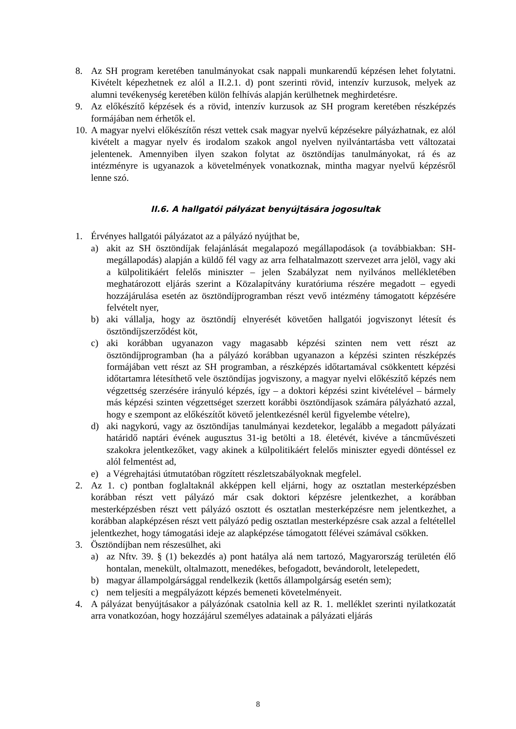8. Az SH program keretében tanulmányokat csak nappali munkarendű képzésen lehet folytatni. Kivételt képezhetnek ez alól a II.2.1. d) pont szerinti rövid, intenzív kurzusok, melyek az alumni tevékenység keretében külön felhívás alapján kerülhetnek meghirdetésre.
9. Az előkészítő képzések és a rövid, intenzív kurzusok az SH program keretében részképzés formájában nem érhetők el.
10.
A magyar nyelvi előkészítőn részt vettek csak magyar nyelvű képzésekre pályázhatnak, ez alól kivételt a magyar nyelv és irodalom szakok angol nyelven nyilvántartásba vett változatai jelentenek. Amennyiben ilyen szakon folytat az ösztöndíjas tanulmányokat, rá és az intézményre is ugyanazok a követelmények vonatkoznak, mintha magyar nyelvű képzésről lenne szó.
II.6. A hallgatói pályázat benyújtására jogosultak
1. Érvényes hallgatói pályázatot az a pályázó nyújthat be,
a) akit az SH ösztöndíjak felajánlását megalapozó megállapodások (a továbbiakban: SH-megállapodás) alapján a küldő fél vagy az arra felhatalmazott szervezet arra jelöl, vagy aki a külpolitikáért felelős miniszter – jelen Szabályzat nem nyilvános mellékletében meghatározott eljárás szerint a Közalapítvány kuratóriuma részére megadott – egyedi hozzájárulása esetén az ösztöndíjprogramban részt vevő intézmény támogatott képzésére felvételt nyer,
b) aki vállalja, hogy az ösztöndíj elnyerését követően hallgatói jogviszonyt létesít és ösztöndíjszerződést köt,
c) aki korábban ugyanazon vagy magasabb képzési szinten nem vett részt az ösztöndíjprogramban (ha a pályázó korábban ugyanazon a képzési szinten részképzés formájában vett részt az SH programban, a részképzés időtartamával csökkentett képzési időtartamra létesíthető vele ösztöndíjas jogviszony, a magyar nyelvi előkészítő képzés nem végzettség szerzésére irányuló képzés, így – a doktori képzési szint kivételével – bármely más képzési szinten végzettséget szerzett korábbi ösztöndíjasok számára pályázható azzal, hogy e szempont az előkészítőt követő jelentkezésnél kerül figyelembe vételre),
d) aki nagykorú, vagy az ösztöndíjas tanulmányai kezdetekor, legalább a megadott pályázati határidő naptári évének augusztus 31-ig betölti a 18. életévét, kivéve a táncművészeti szakokra jelentkezőket, vagy akinek a külpolitikáért felelős miniszter egyedi döntéssel ez alól felmentést ad,
e) a Végrehajtási útmutatóban rögzített részletszabályoknak megfelel.
2. Az 1. c) pontban foglaltaknál akképpen kell eljárni, hogy az osztatlan mesterképzésben korábban részt vett pályázó már csak doktori képzésre jelentkezhet, a korábban mesterképzésben részt vett pályázó osztott és osztatlan mesterképzésre nem jelentkezhet, a korábban alapképzésen részt vett pályázó pedig osztatlan mesterképzésre csak azzal a feltétellel jelentkezhet, hogy támogatási ideje az alapképzése támogatott félévei számával csökken.
3. Ösztöndíjban nem részesülhet, aki
a) az Nftv. 39. § (1) bekezdés a) pont hatálya alá nem tartozó, Magyarország területén élő hontalan, menekült, oltalmazott, menedékes, befogadott, bevándorolt, letelepedett,
b) magyar állampolgársággal rendelkezik (kettős állampolgárság esetén sem);
c) nem teljesíti a megpályázott képzés bemeneti követelményeit.
4. A pályázat benyújtásakor a pályázónak csatolnia kell az R. 1. melléklet szerinti nyilatkozatát arra vonatkozóan, hogy hozzájárul személyes adatainak a pályázati eljárás
8